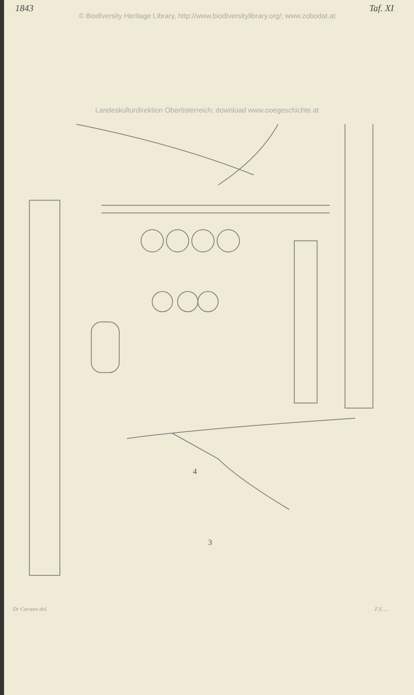1843 Taf. XI
© Biodiversity Heritage Library, http://www.biodiversitylibrary.org/; www.zobodat.at
Landeskulturdirektion Oberösterreich; download www.ooegeschichte.at
4
3
Dr Carsten del. F.S. ...